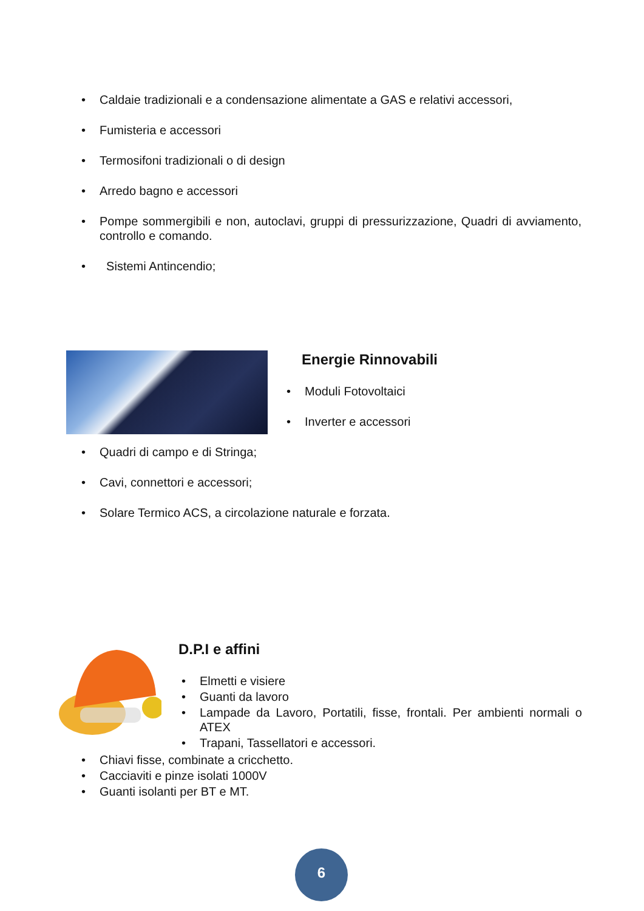• Caldaie tradizionali e a condensazione alimentate a GAS e relativi accessori,
• Fumisteria e accessori
• Termosifoni tradizionali o di design
• Arredo bagno e accessori
• Pompe sommergibili e non, autoclavi, gruppi di pressurizzazione, Quadri di avviamento, controllo e comando.
• Sistemi Antincendio;
Energie Rinnovabili
• Moduli Fotovoltaici
• Inverter e accessori
• Quadri di campo e di Stringa;
• Cavi, connettori e accessori;
• Solare Termico ACS, a circolazione naturale e forzata.
D.P.I e affini
• Elmetti e visiere
• Guanti da lavoro
• Lampade da Lavoro, Portatili, fisse, frontali. Per ambienti normali o ATEX
• Trapani, Tassellatori e accessori.
• Chiavi fisse, combinate a cricchetto.
• Cacciaviti e pinze isolati 1000V
• Guanti isolanti per BT e MT.
6